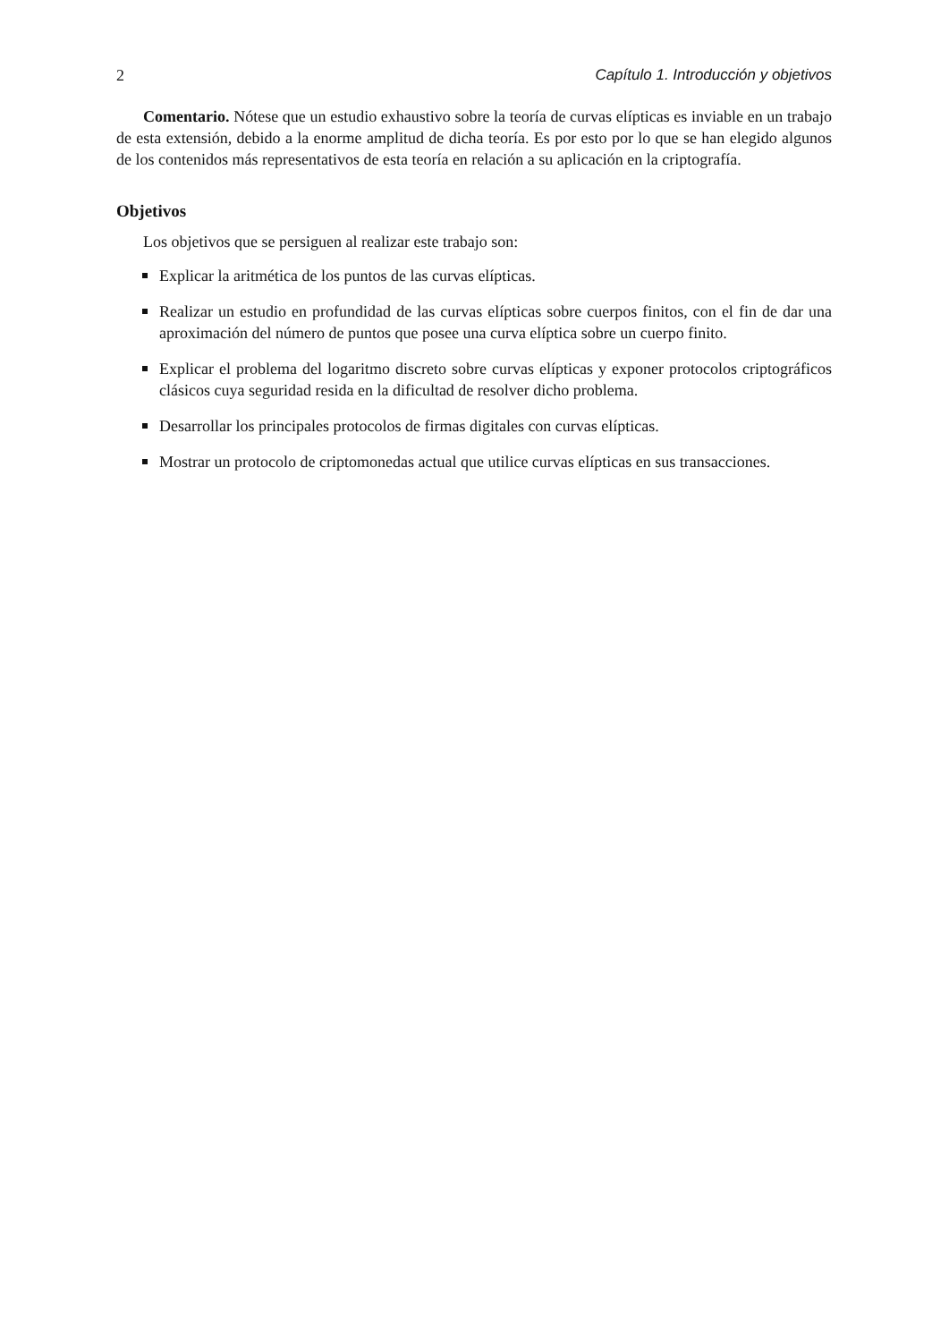2 Capítulo 1. Introducción y objetivos
Comentario. Nótese que un estudio exhaustivo sobre la teoría de curvas elípticas es inviable en un trabajo de esta extensión, debido a la enorme amplitud de dicha teoría. Es por esto por lo que se han elegido algunos de los contenidos más representativos de esta teoría en relación a su aplicación en la criptografía.
Objetivos
Los objetivos que se persiguen al realizar este trabajo son:
Explicar la aritmética de los puntos de las curvas elípticas.
Realizar un estudio en profundidad de las curvas elípticas sobre cuerpos finitos, con el fin de dar una aproximación del número de puntos que posee una curva elíptica sobre un cuerpo finito.
Explicar el problema del logaritmo discreto sobre curvas elípticas y exponer protocolos criptográficos clásicos cuya seguridad resida en la dificultad de resolver dicho problema.
Desarrollar los principales protocolos de firmas digitales con curvas elípticas.
Mostrar un protocolo de criptomonedas actual que utilice curvas elípticas en sus transacciones.